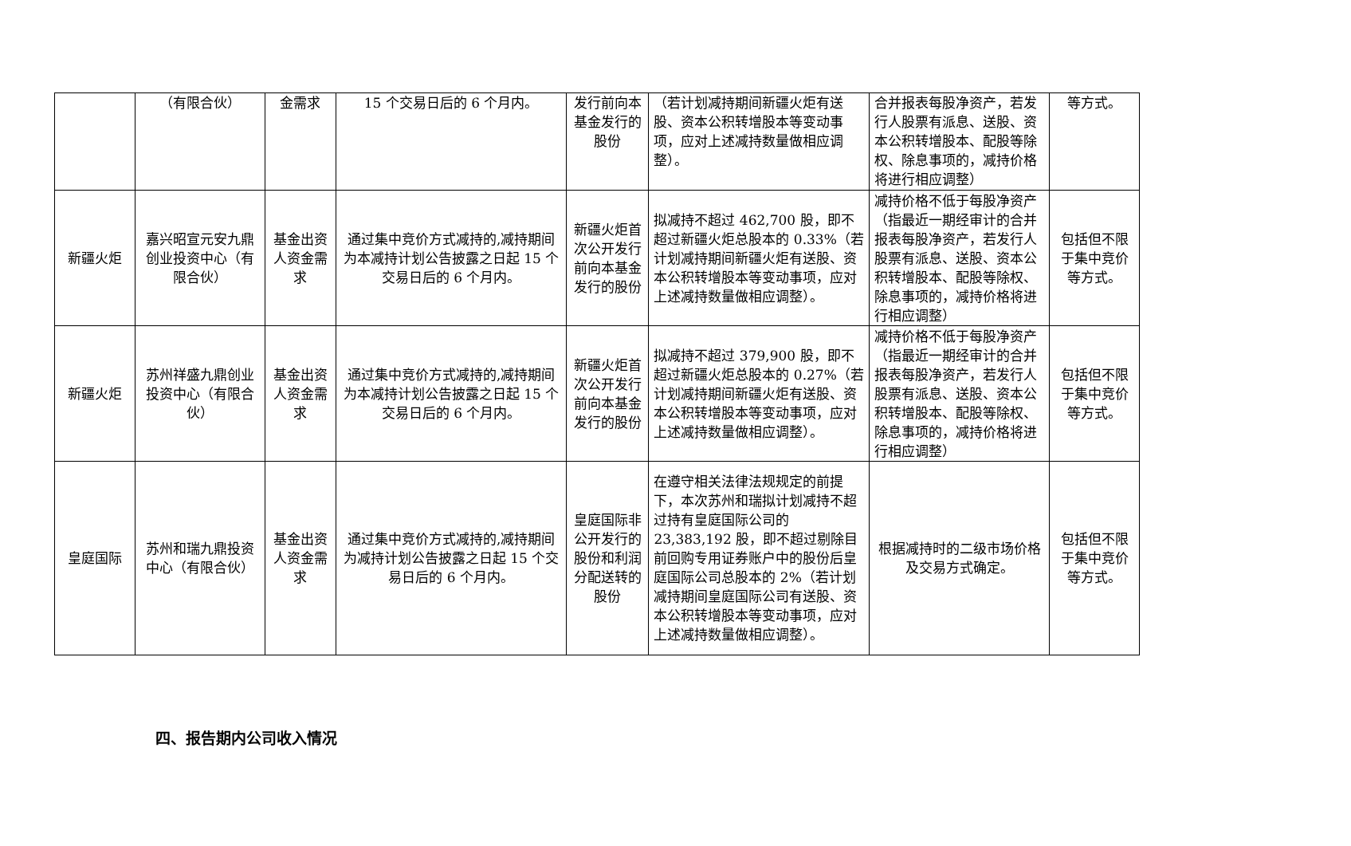| | （有限合伙） | 金需求 | 15 个交易日后的 6 个月内。 | 发行前向本基金发行的股份 | （若计划减持期间新疆火炬有送股、资本公积转增股本等变动事项，应对上述减持数量做相应调整）。 | 合并报表每股净资产，若发行人股票有派息、送股、资本公积转增股本、配股等除权、除息事项的，减持价格将进行相应调整） | 等方式。 |
| 新疆火炬 | 嘉兴昭宣元安九鼎创业投资中心（有限合伙） | 基金出资人资金需求 | 通过集中竞价方式减持的,减持期间为本减持计划公告披露之日起 15 个交易日后的 6 个月内。 | 新疆火炬首次公开发行前向本基金发行的股份 | 拟减持不超过 462,700 股，即不超过新疆火炬总股本的 0.33%（若计划减持期间新疆火炬有送股、资本公积转增股本等变动事项，应对上述减持数量做相应调整）。 | 减持价格不低于每股净资产（指最近一期经审计的合并报表每股净资产，若发行人股票有派息、送股、资本公积转增股本、配股等除权、除息事项的，减持价格将进行相应调整） | 包括但不限于集中竞价等方式。 |
| 新疆火炬 | 苏州祥盛九鼎创业投资中心（有限合伙） | 基金出资人资金需求 | 通过集中竞价方式减持的,减持期间为本减持计划公告披露之日起 15 个交易日后的 6 个月内。 | 新疆火炬首次公开发行前向本基金发行的股份 | 拟减持不超过 379,900 股，即不超过新疆火炬总股本的 0.27%（若计划减持期间新疆火炬有送股、资本公积转增股本等变动事项，应对上述减持数量做相应调整）。 | 减持价格不低于每股净资产（指最近一期经审计的合并报表每股净资产，若发行人股票有派息、送股、资本公积转增股本、配股等除权、除息事项的，减持价格将进行相应调整） | 包括但不限于集中竞价等方式。 |
| 皇庭国际 | 苏州和瑞九鼎投资中心（有限合伙） | 基金出资人资金需求 | 通过集中竞价方式减持的,减持期间为减持计划公告披露之日起 15 个交易日后的 6 个月内。 | 皇庭国际非公开发行的股份和利润分配送转的股份 | 在遵守相关法律法规规定的前提下，本次苏州和瑞拟计划减持不超过持有皇庭国际公司的 23,383,192 股，即不超过剔除目前回购专用证券账户中的股份后皇庭国际公司总股本的 2%（若计划减持期间皇庭国际公司有送股、资本公积转增股本等变动事项，应对上述减持数量做相应调整）。 | 根据减持时的二级市场价格及交易方式确定。 | 包括但不限于集中竞价等方式。 |
四、报告期内公司收入情况